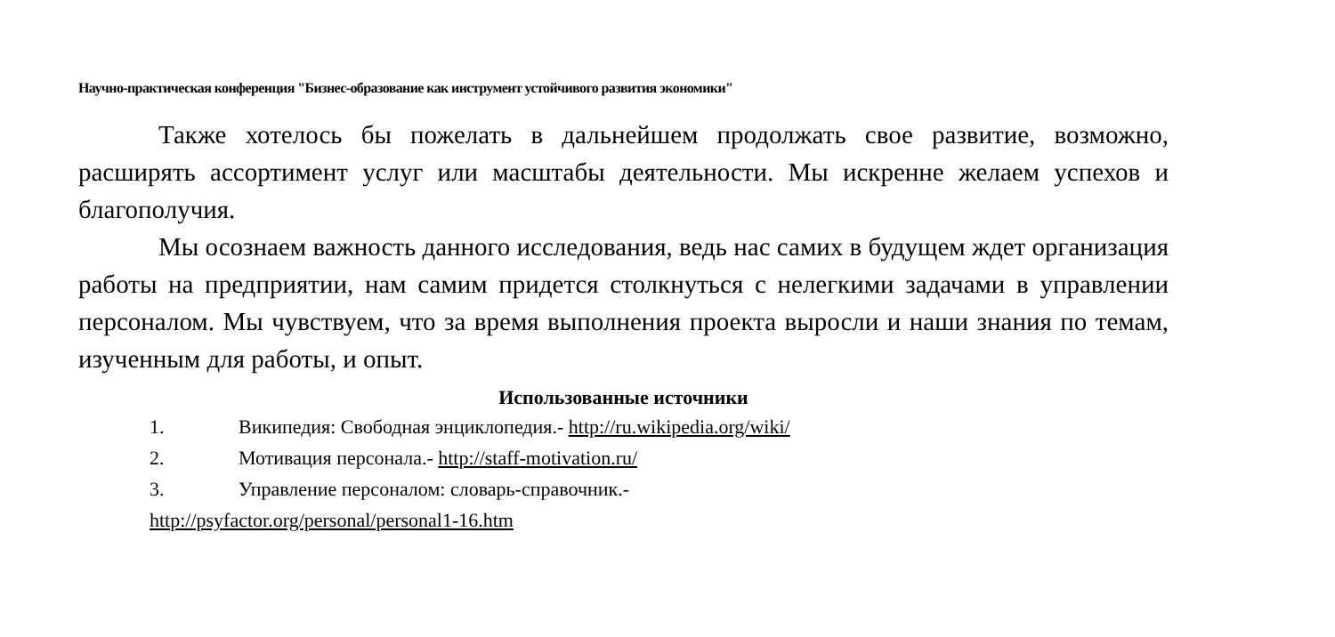Научно-практическая конференция "Бизнес-образование как инструмент устойчивого развития экономики"
Также хотелось бы пожелать в дальнейшем продолжать свое развитие, возможно, расширять ассортимент услуг или масштабы деятельности. Мы искренне желаем успехов и благополучия.
Мы осознаем важность данного исследования, ведь нас самих в будущем ждет организация работы на предприятии, нам самим придется столкнуться с нелегкими задачами в управлении персоналом. Мы чувствуем, что за время выполнения проекта выросли и наши знания по темам, изученным для работы, и опыт.
Использованные источники
1. Википедия: Свободная энциклопедия.- http://ru.wikipedia.org/wiki/
2. Мотивация персонала.- http://staff-motivation.ru/
3. Управление персоналом: словарь-справочник.-
http://psyfactor.org/personal/personal1-16.htm